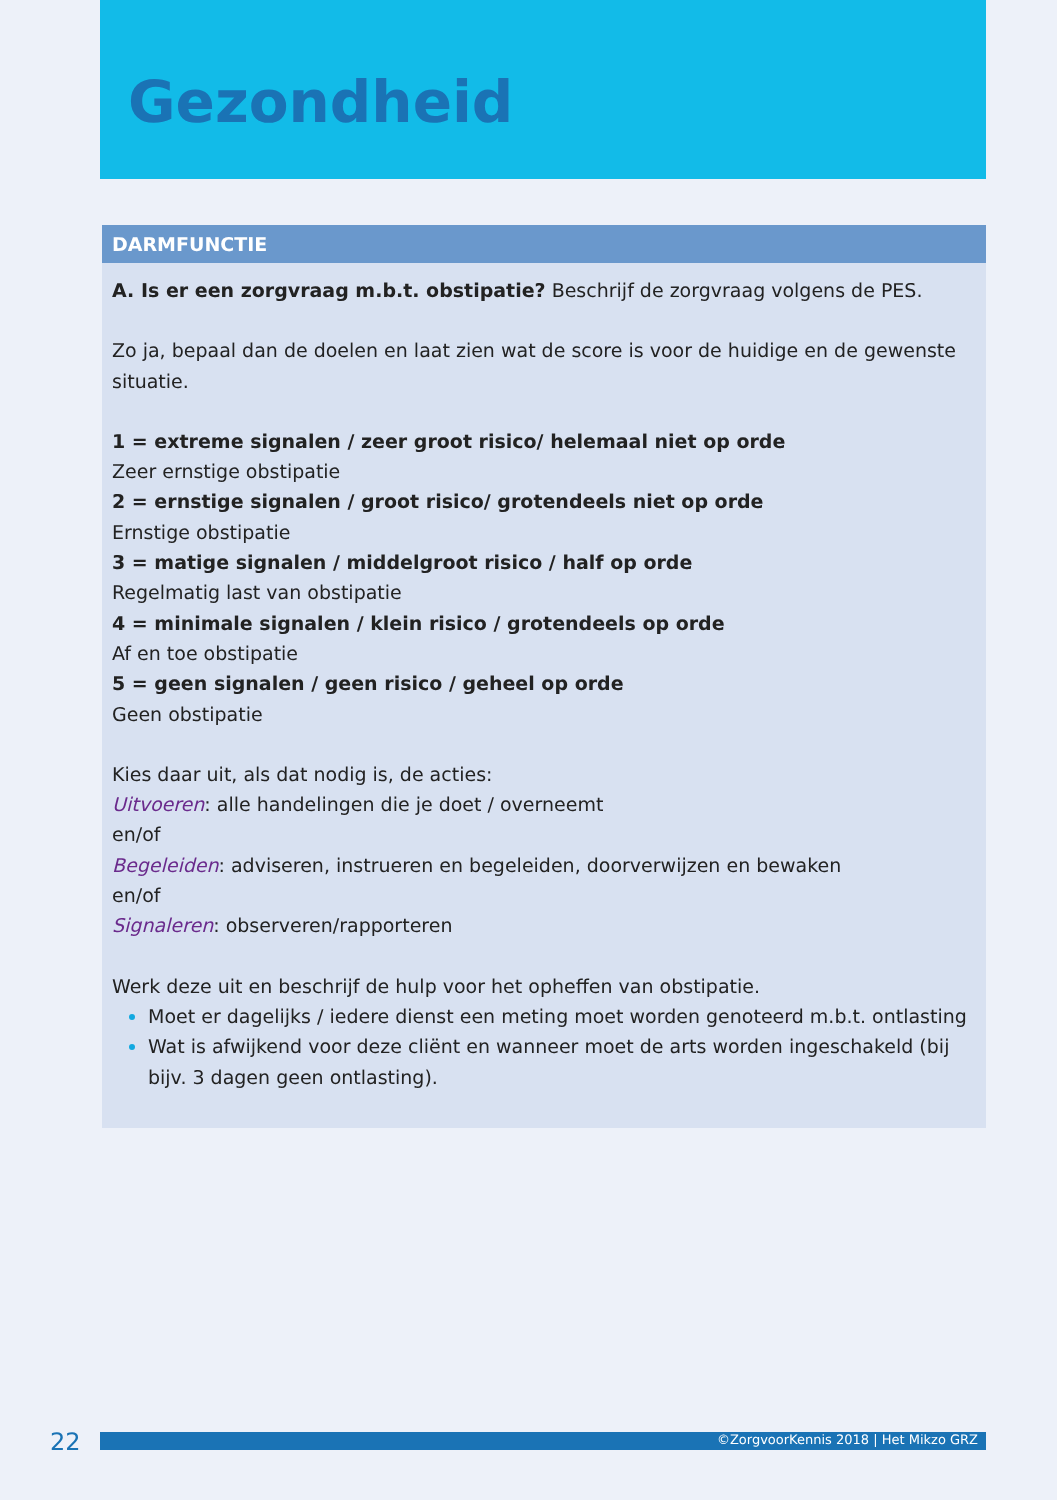Gezondheid
DARMFUNCTIE
A. Is er een zorgvraag m.b.t. obstipatie? Beschrijf de zorgvraag volgens de PES.
Zo ja, bepaal dan de doelen en laat zien wat de score is voor de huidige en de gewenste situatie.
1 = extreme signalen / zeer groot risico/ helemaal niet op orde
Zeer ernstige obstipatie
2 = ernstige signalen / groot risico/ grotendeels niet op orde
Ernstige obstipatie
3 = matige signalen / middelgroot risico / half op orde
Regelmatig last van obstipatie
4 = minimale signalen / klein risico / grotendeels op orde
Af en toe obstipatie
5 = geen signalen / geen risico / geheel op orde
Geen obstipatie
Kies daar uit, als dat nodig is, de acties:
Uitvoeren: alle handelingen die je doet / overneemt
en/of
Begeleiden: adviseren, instrueren en begeleiden, doorverwijzen en bewaken
en/of
Signaleren: observeren/rapporteren
Werk deze uit en beschrijf de hulp voor het opheffen van obstipatie.
Moet er dagelijks / iedere dienst een meting moet worden genoteerd m.b.t. ontlasting
Wat is afwijkend voor deze cliënt en wanneer moet de arts worden ingeschakeld (bij bijv. 3 dagen geen ontlasting).
22 ©ZorgvoorKennis 2018 | Het Mikzo GRZ